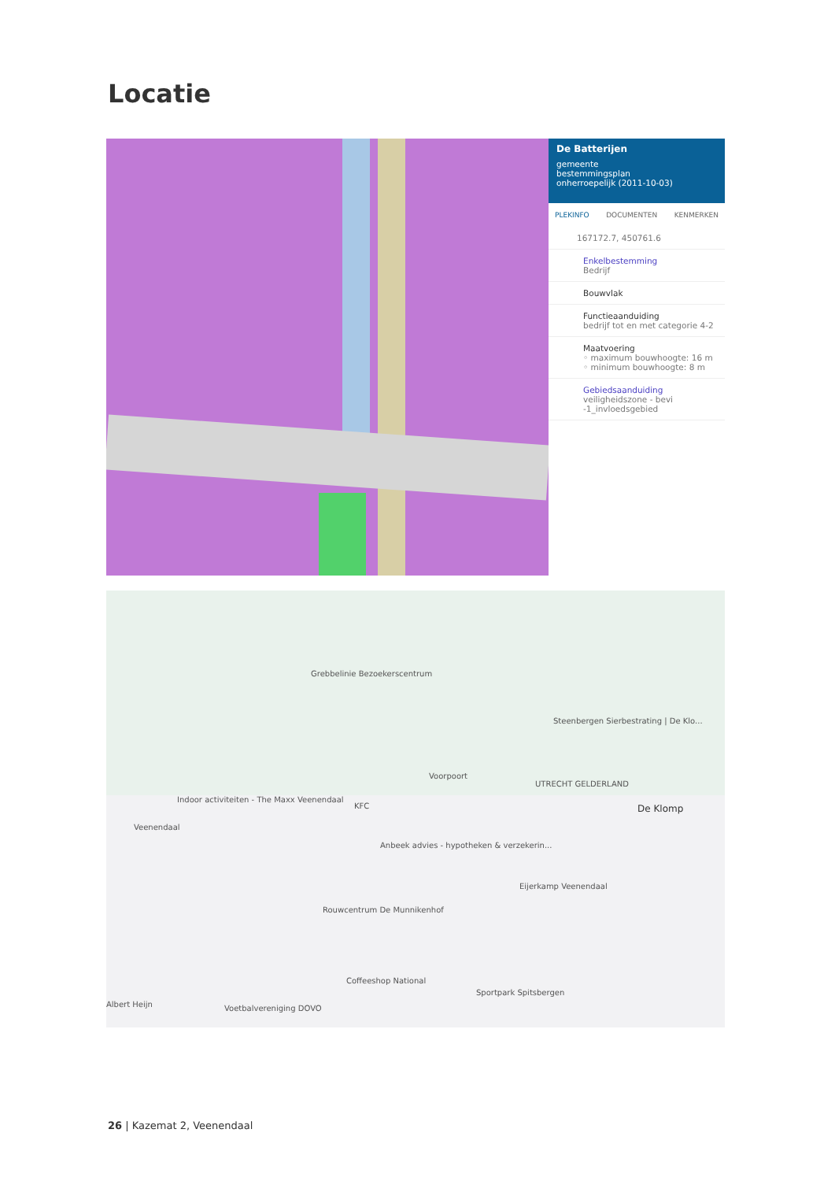Locatie
De Batterijen
gemeente
bestemmingsplan
onherroepelijk (2011-10-03)
PLEKINFO DOCUMENTEN KENMERKEN
167172.7, 450761.6
Enkelbestemming
Bedrijf
Bouwvlak
Functieaanduiding
bedrijf tot en met categorie 4-2
Maatvoering
◦ maximum bouwhoogte: 16 m
◦ minimum bouwhoogte: 8 m
Gebiedsaanduiding
veiligheidszone - bevi -1_invloedsgebied
Grebbelinie Bezoekerscentrum
Steenbergen Sierbestrating | De Klo...
Voorpoort
UTRECHT GELDERLAND
Indoor activiteiten - The Maxx Veenendaal
Veenendaal
KFC De Klomp
Anbeek advies - hypotheken & verzekerin...
Eijerkamp Veenendaal
Rouwcentrum De Munnikenhof
Coffeeshop National
Sportpark Spitsbergen
Albert Heijn Voetbalvereniging DOVO
26 | Kazemat 2, Veenendaal